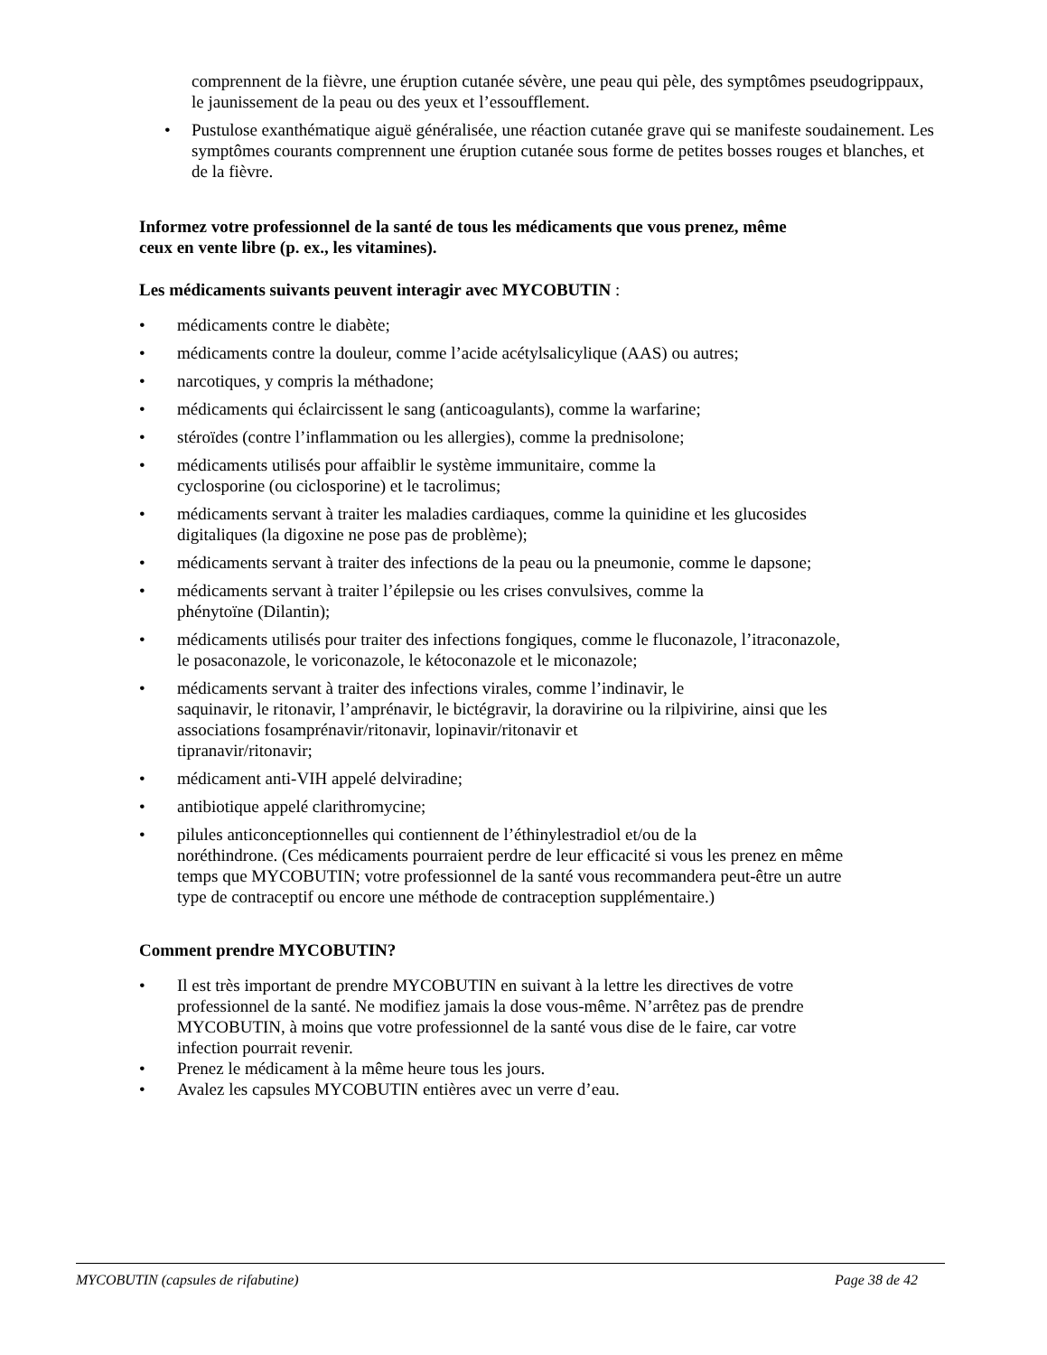comprennent de la fièvre, une éruption cutanée sévère, une peau qui pèle, des symptômes pseudogrippaux, le jaunissement de la peau ou des yeux et l’essoufflement.
• Pustulose exanthématique aiguë généralisée, une réaction cutanée grave qui se manifeste soudainement. Les symptômes courants comprennent une éruption cutanée sous forme de petites bosses rouges et blanches, et de la fièvre.
Informez votre professionnel de la santé de tous les médicaments que vous prenez, même ceux en vente libre (p. ex., les vitamines).
Les médicaments suivants peuvent interagir avec MYCOBUTIN :
• médicaments contre le diabète;
• médicaments contre la douleur, comme l’acide acétylsalicylique (AAS) ou autres;
• narcotiques, y compris la méthadone;
• médicaments qui éclaircissent le sang (anticoagulants), comme la warfarine;
• stéroïdes (contre l’inflammation ou les allergies), comme la prednisolone;
• médicaments utilisés pour affaiblir le système immunitaire, comme la
cyclosporine (ou ciclosporine) et le tacrolimus;
• médicaments servant à traiter les maladies cardiaques, comme la quinidine et les glucosides digitaliques (la digoxine ne pose pas de problème);
• médicaments servant à traiter des infections de la peau ou la pneumonie, comme le dapsone;
• médicaments servant à traiter l’épilepsie ou les crises convulsives, comme la
phénytoïne (Dilantin);
• médicaments utilisés pour traiter des infections fongiques, comme le fluconazole, l’itraconazole, le posaconazole, le voriconazole, le kétoconazole et le miconazole;
• médicaments servant à traiter des infections virales, comme l’indinavir, le
saquinavir, le ritonavir, l’amprénavir, le bictégravir, la doravirine ou la rilpivirine, ainsi que les associations fosamprénavir/ritonavir, lopinavir/ritonavir et
tipranavir/ritonavir;
• médicament anti-VIH appelé delviradine;
• antibiotique appelé clarithromycine;
• pilules anticonceptionnelles qui contiennent de l’éthinylestradiol et/ou de la
noréthindrone. (Ces médicaments pourraient perdre de leur efficacité si vous les prenez en même temps que MYCOBUTIN; votre professionnel de la santé vous recommandera peut-être un autre type de contraceptif ou encore une méthode de contraception supplémentaire.)
Comment prendre MYCOBUTIN?
• Il est très important de prendre MYCOBUTIN en suivant à la lettre les directives de votre professionnel de la santé. Ne modifiez jamais la dose vous-même. N’arrêtez pas de prendre MYCOBUTIN, à moins que votre professionnel de la santé vous dise de le faire, car votre infection pourrait revenir.
• Prenez le médicament à la même heure tous les jours.
• Avalez les capsules MYCOBUTIN entières avec un verre d’eau.
MYCOBUTIN (capsules de rifabutine) Page 38 de 42